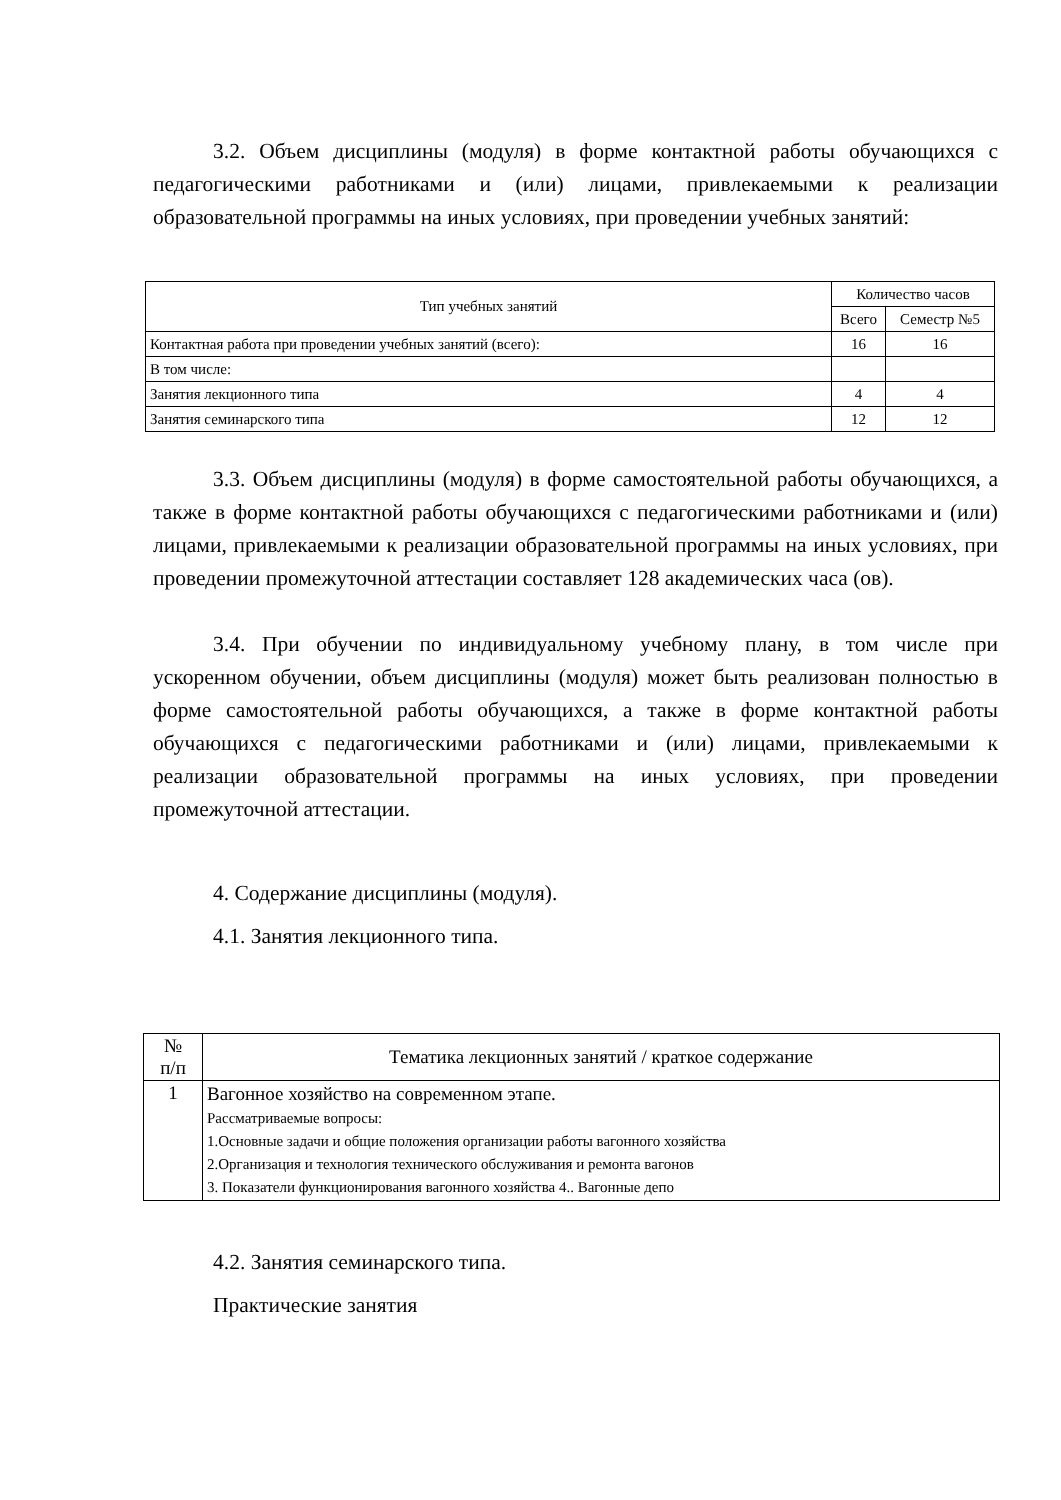3.2. Объем дисциплины (модуля) в форме контактной работы обучающихся с педагогическими работниками и (или) лицами, привлекаемыми к реализации образовательной программы на иных условиях, при проведении учебных занятий:
| Тип учебных занятий | Количество часов | |
| --- | --- | --- |
| | Всего | Семестр №5 |
| Контактная работа при проведении учебных занятий (всего): | 16 | 16 |
| В том числе: | | |
| Занятия лекционного типа | 4 | 4 |
| Занятия семинарского типа | 12 | 12 |
3.3. Объем дисциплины (модуля) в форме самостоятельной работы обучающихся, а также в форме контактной работы обучающихся с педагогическими работниками и (или) лицами, привлекаемыми к реализации образовательной программы на иных условиях, при проведении промежуточной аттестации составляет 128 академических часа (ов).
3.4. При обучении по индивидуальному учебному плану, в том числе при ускоренном обучении, объем дисциплины (модуля) может быть реализован полностью в форме самостоятельной работы обучающихся, а также в форме контактной работы обучающихся с педагогическими работниками и (или) лицами, привлекаемыми к реализации образовательной программы на иных условиях, при проведении промежуточной аттестации.
4. Содержание дисциплины (модуля).
4.1. Занятия лекционного типа.
| № п/п | Тематика лекционных занятий / краткое содержание |
| --- | --- |
| 1 | Вагонное хозяйство на современном этапе. Рассматриваемые вопросы: 1.Основные задачи и общие положения организации работы вагонного хозяйства 2.Организация и технология технического обслуживания и ремонта вагонов 3. Показатели функционирования вагонного хозяйства 4.. Вагонные депо |
4.2. Занятия семинарского типа.
Практические занятия